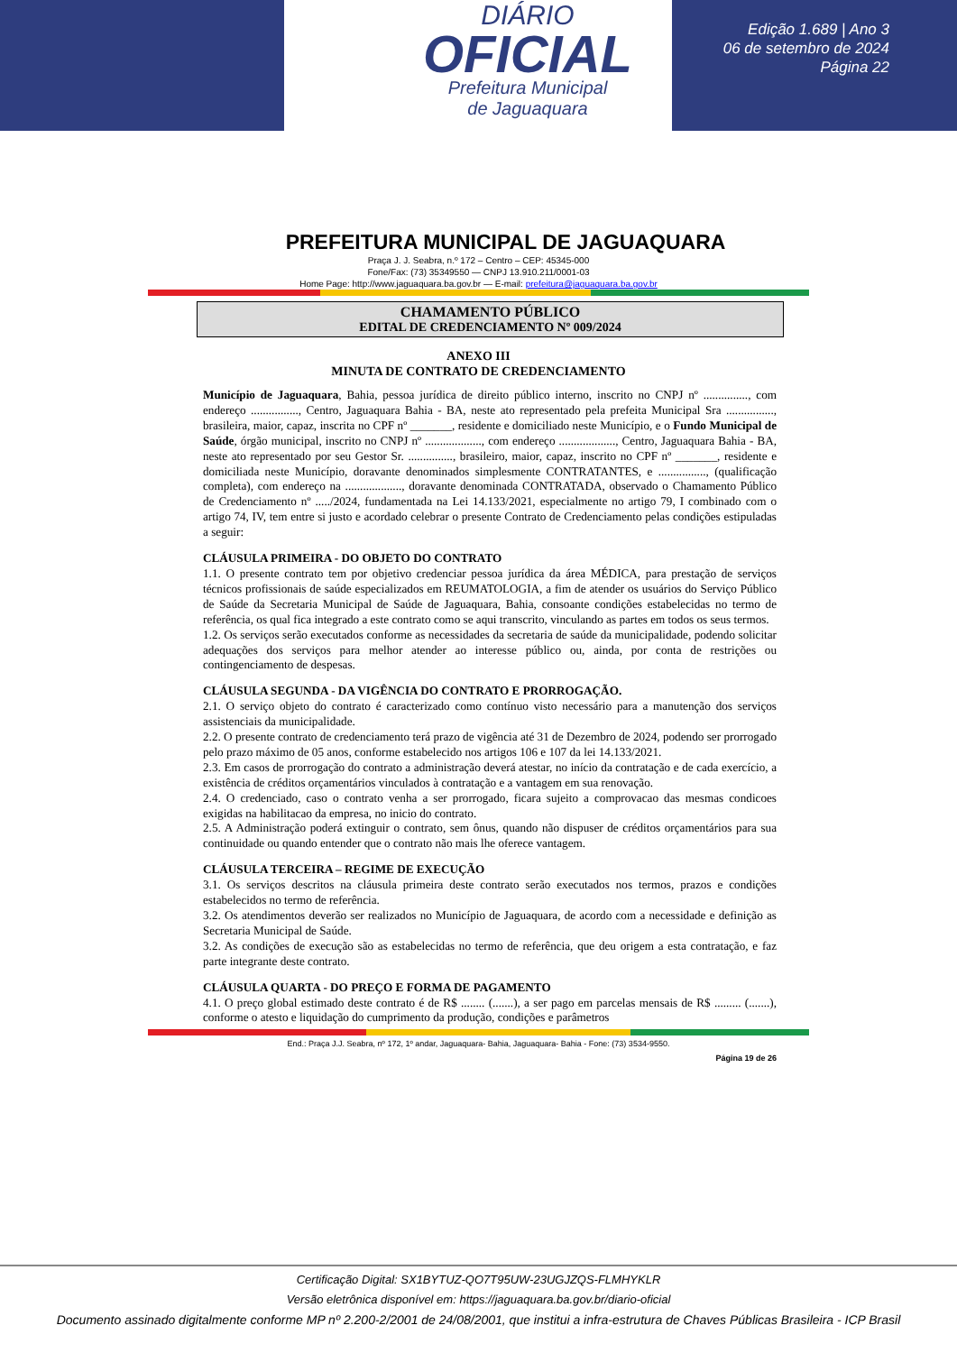DIÁRIO
OFICIAL
Prefeitura Municipal
de Jaguaquara
Edição 1.689 | Ano 3
06 de setembro de 2024
Página 22
PREFEITURA MUNICIPAL DE JAGUAQUARA
Praça J. J. Seabra, n.º 172 – Centro – CEP: 45345-000
Fone/Fax: (73) 35349550 — CNPJ 13.910.211/0001-03
Home Page: http://www.jaguaquara.ba.gov.br — E-mail: prefeitura@jaguaquara.ba.gov.br
CHAMAMENTO PÚBLICO
EDITAL DE CREDENCIAMENTO Nº 009/2024
ANEXO III
MINUTA DE CONTRATO DE CREDENCIAMENTO
Município de Jaguaquara, Bahia, pessoa jurídica de direito público interno, inscrito no CNPJ nº ..............., com endereço ................, Centro, Jaguaquara Bahia - BA, neste ato representado pela prefeita Municipal Sra ................, brasileira, maior, capaz, inscrita no CPF nº _______, residente e domiciliado neste Município, e o Fundo Municipal de Saúde, órgão municipal, inscrito no CNPJ nº ..................., com endereço ..................., Centro, Jaguaquara Bahia - BA, neste ato representado por seu Gestor Sr. ..............., brasileiro, maior, capaz, inscrito no CPF nº _______, residente e domiciliada neste Município, doravante denominados simplesmente CONTRATANTES, e ................, (qualificação completa), com endereço na ..................., doravante denominada CONTRATADA, observado o Chamamento Público de Credenciamento nº ...../2024, fundamentada na Lei 14.133/2021, especialmente no artigo 79, I combinado com o artigo 74, IV, tem entre si justo e acordado celebrar o presente Contrato de Credenciamento pelas condições estipuladas a seguir:
CLÁUSULA PRIMEIRA - DO OBJETO DO CONTRATO
1.1. O presente contrato tem por objetivo credenciar pessoa jurídica da área MÉDICA, para prestação de serviços técnicos profissionais de saúde especializados em REUMATOLOGIA, a fim de atender os usuários do Serviço Público de Saúde da Secretaria Municipal de Saúde de Jaguaquara, Bahia, consoante condições estabelecidas no termo de referência, os qual fica integrado a este contrato como se aqui transcrito, vinculando as partes em todos os seus termos.
1.2. Os serviços serão executados conforme as necessidades da secretaria de saúde da municipalidade, podendo solicitar adequações dos serviços para melhor atender ao interesse público ou, ainda, por conta de restrições ou contingenciamento de despesas.
CLÁUSULA SEGUNDA - DA VIGÊNCIA DO CONTRATO E PRORROGAÇÃO.
2.1. O serviço objeto do contrato é caracterizado como contínuo visto necessário para a manutenção dos serviços assistenciais da municipalidade.
2.2. O presente contrato de credenciamento terá prazo de vigência até 31 de Dezembro de 2024, podendo ser prorrogado pelo prazo máximo de 05 anos, conforme estabelecido nos artigos 106 e 107 da lei 14.133/2021.
2.3. Em casos de prorrogação do contrato a administração deverá atestar, no início da contratação e de cada exercício, a existência de créditos orçamentários vinculados à contratação e a vantagem em sua renovação.
2.4. O credenciado, caso o contrato venha a ser prorrogado, ficara sujeito a comprovacao das mesmas condicoes exigidas na habilitacao da empresa, no inicio do contrato.
2.5. A Administração poderá extinguir o contrato, sem ônus, quando não dispuser de créditos orçamentários para sua continuidade ou quando entender que o contrato não mais lhe oferece vantagem.
CLÁUSULA TERCEIRA – REGIME DE EXECUÇÃO
3.1. Os serviços descritos na cláusula primeira deste contrato serão executados nos termos, prazos e condições estabelecidos no termo de referência.
3.2. Os atendimentos deverão ser realizados no Município de Jaguaquara, de acordo com a necessidade e definição as Secretaria Municipal de Saúde.
3.2. As condições de execução são as estabelecidas no termo de referência, que deu origem a esta contratação, e faz parte integrante deste contrato.
CLÁUSULA QUARTA - DO PREÇO E FORMA DE PAGAMENTO
4.1. O preço global estimado deste contrato é de R$ ........ (.......), a ser pago em parcelas mensais de R$ ......... (.......), conforme o atesto e liquidação do cumprimento da produção, condições e parâmetros
End.: Praça J.J. Seabra, nº 172, 1º andar, Jaguaquara- Bahia, Jaguaquara- Bahia - Fone: (73) 3534-9550.
Página 19 de 26
Certificação Digital: SX1BYTUZ-QO7T95UW-23UGJZQS-FLMHYKLR
Versão eletrônica disponível em: https://jaguaquara.ba.gov.br/diario-oficial
Documento assinado digitalmente conforme MP nº 2.200-2/2001 de 24/08/2001, que institui a infra-estrutura de Chaves Públicas Brasileira - ICP Brasil